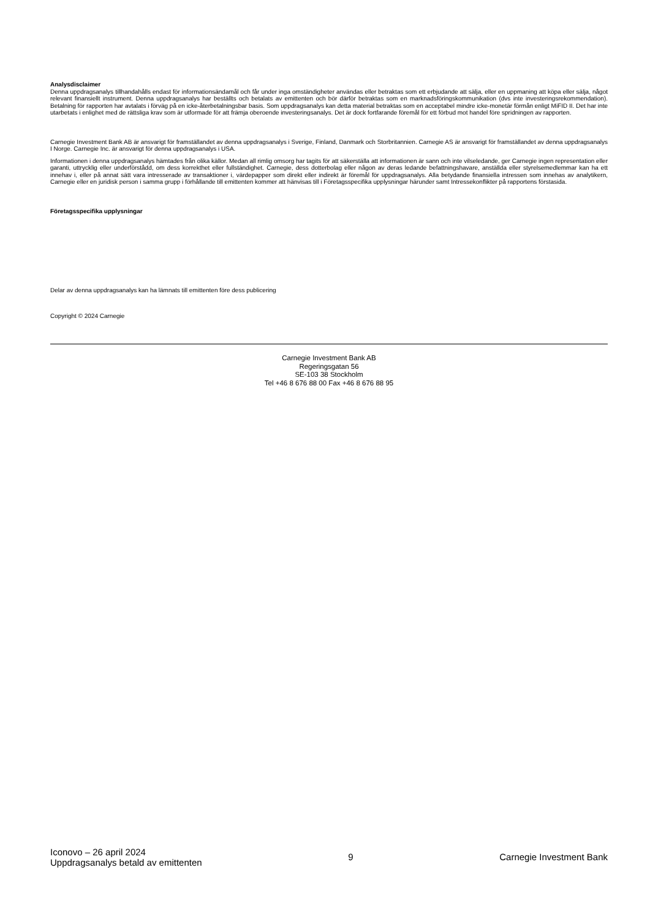Analysdisclaimer
Denna uppdragsanalys tillhandahålls endast för informationsändamål och får under inga omständigheter användas eller betraktas som ett erbjudande att sälja, eller en uppmaning att köpa eller sälja, något relevant finansiellt instrument. Denna uppdragsanalys har beställts och betalats av emittenten och bör därför betraktas som en marknadsföringskommunikation (dvs inte investeringsrekommendation). Betalning för rapporten har avtalats i förväg på en icke-återbetalningsbar basis. Som uppdragsanalys kan detta material betraktas som en acceptabel mindre icke-monetär förmån enligt MiFID II. Det har inte utarbetats i enlighet med de rättsliga krav som är utformade för att främja oberoende investeringsanalys. Det är dock fortfarande föremål för ett förbud mot handel före spridningen av rapporten.
Carnegie Investment Bank AB är ansvarigt för framställandet av denna uppdragsanalys i Sverige, Finland, Danmark och Storbritannien. Carnegie AS är ansvarigt för framställandet av denna uppdragsanalys I Norge. Carnegie Inc. är ansvarigt för denna uppdragsanalys i USA.
Informationen i denna uppdragsanalys hämtades från olika källor. Medan all rimlig omsorg har tagits för att säkerställa att informationen är sann och inte vilseledande, ger Carnegie ingen representation eller garanti, uttrycklig eller underförstådd, om dess korrekthet eller fullständighet. Carnegie, dess dotterbolag eller någon av deras ledande befattningshavare, anställda eller styrelsemedlemmar kan ha ett innehav i, eller på annat sätt vara intresserade av transaktioner i, värdepapper som direkt eller indirekt är föremål för uppdragsanalys. Alla betydande finansiella intressen som innehas av analytikern, Carnegie eller en juridisk person i samma grupp i förhållande till emittenten kommer att hänvisas till i Företagsspecifika upplysningar härunder samt Intressekonflikter på rapportens förstasida.
Företagsspecifika upplysningar
Delar av denna uppdragsanalys kan ha lämnats till emittenten före dess publicering
Copyright © 2024 Carnegie
Carnegie Investment Bank AB
Regeringsgatan 56
SE-103 38 Stockholm
Tel +46 8 676 88 00 Fax +46 8 676 88 95
Iconovo – 26 april 2024
Uppdragsanalys betald av emittenten
9 Carnegie Investment Bank